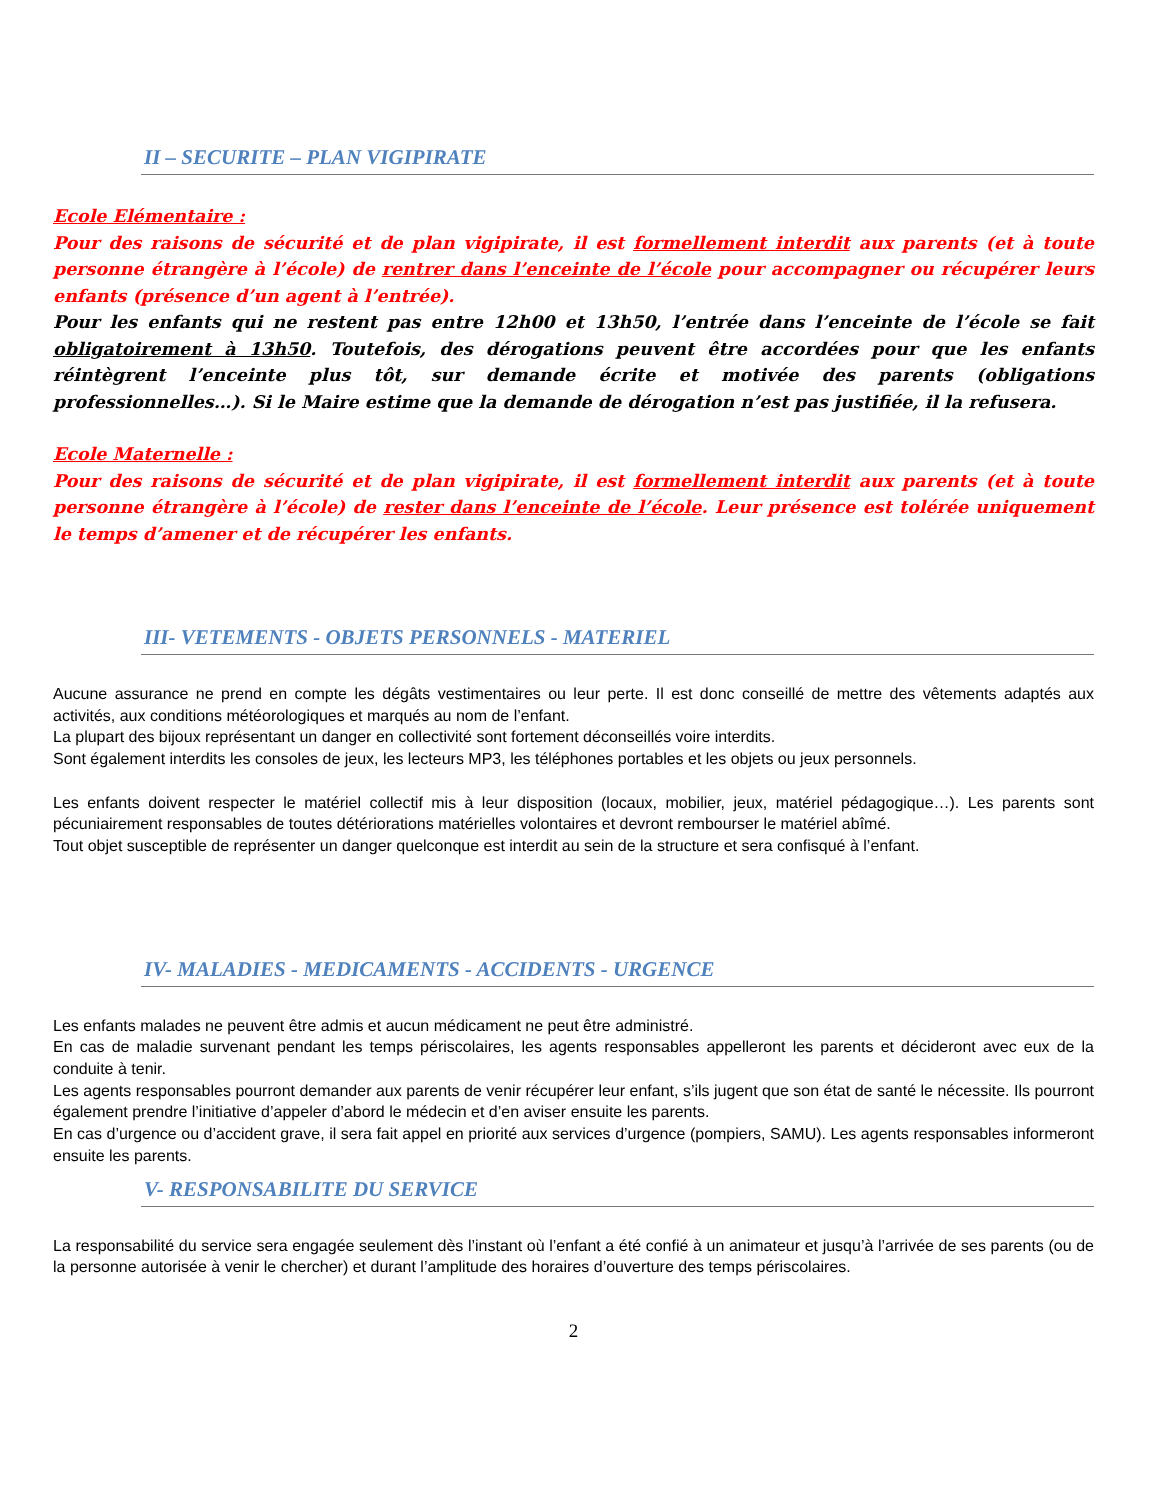II – SECURITE – PLAN VIGIPIRATE
Ecole Elémentaire :
Pour des raisons de sécurité et de plan vigipirate, il est formellement interdit aux parents (et à toute personne étrangère à l’école) de rentrer dans l’enceinte de l’école pour accompagner ou récupérer leurs enfants (présence d’un agent à l’entrée).
Pour les enfants qui ne restent pas entre 12h00 et 13h50, l’entrée dans l’enceinte de l’école se fait obligatoirement à 13h50. Toutefois, des dérogations peuvent être accordées pour que les enfants réintègrent l’enceinte plus tôt, sur demande écrite et motivée des parents (obligations professionnelles…). Si le Maire estime que la demande de dérogation n’est pas justifiée, il la refusera.
Ecole Maternelle :
Pour des raisons de sécurité et de plan vigipirate, il est formellement interdit aux parents (et à toute personne étrangère à l’école) de rester dans l’enceinte de l’école. Leur présence est tolérée uniquement le temps d’amener et de récupérer les enfants.
III- VETEMENTS - OBJETS PERSONNELS - MATERIEL
Aucune assurance ne prend en compte les dégâts vestimentaires ou leur perte. Il est donc conseillé de mettre des vêtements adaptés aux activités, aux conditions météorologiques et marqués au nom de l’enfant.
La plupart des bijoux représentant un danger en collectivité sont fortement déconseillés voire interdits.
Sont également interdits les consoles de jeux, les lecteurs MP3, les téléphones portables et les objets ou jeux personnels.
Les enfants doivent respecter le matériel collectif mis à leur disposition (locaux, mobilier, jeux, matériel pédagogique…). Les parents sont pécuniairement responsables de toutes détériorations matérielles volontaires et devront rembourser le matériel abîmé.
Tout objet susceptible de représenter un danger quelconque est interdit au sein de la structure et sera confisqué à l’enfant.
IV- MALADIES - MEDICAMENTS - ACCIDENTS - URGENCE
Les enfants malades ne peuvent être admis et aucun médicament ne peut être administré.
En cas de maladie survenant pendant les temps périscolaires, les agents responsables appelleront les parents et décideront avec eux de la conduite à tenir.
Les agents responsables pourront demander aux parents de venir récupérer leur enfant, s’ils jugent que son état de santé le nécessite. Ils pourront également prendre l’initiative d’appeler d’abord le médecin et d’en aviser ensuite les parents.
En cas d’urgence ou d’accident grave, il sera fait appel en priorité aux services d’urgence (pompiers, SAMU). Les agents responsables informeront ensuite les parents.
V- RESPONSABILITE DU SERVICE
La responsabilité du service sera engagée seulement dès l’instant où l’enfant a été confié à un animateur et jusqu’à l’arrivée de ses parents (ou de la personne autorisée à venir le chercher) et durant l’amplitude des horaires d’ouverture des temps périscolaires.
2